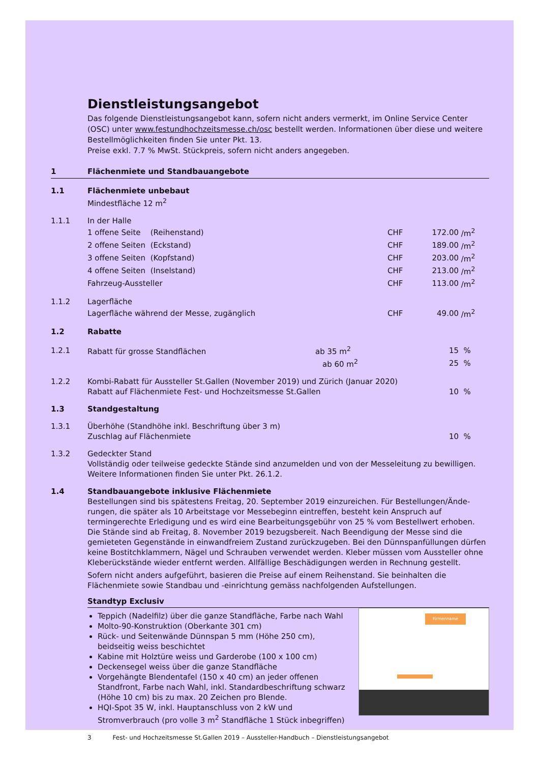Dienstleistungsangebot
Das folgende Dienstleistungsangebot kann, sofern nicht anders vermerkt, im Online Service Center (OSC) unter www.festundhochzeitsmesse.ch/osc bestellt werden. Informationen über diese und weitere Bestellmöglichkeiten finden Sie unter Pkt. 13.
Preise exkl. 7.7 % MwSt. Stückpreis, sofern nicht anders angegeben.
1 Flächenmiete und Standbauangebote
| 1.1 | Flächenmiete unbebaut | | | |
| | Mindestfläche 12 m<sup>2</sup> | | | |
| 1.1.1 | In der Halle | | | |
| | 1 offene Seite (Reihenstand) | CHF | 172.00 | /m<sup>2</sup> |
| | 2 offene Seiten (Eckstand) | CHF | 189.00 | /m<sup>2</sup> |
| | 3 offene Seiten (Kopfstand) | CHF | 203.00 | /m<sup>2</sup> |
| | 4 offene Seiten (Inselstand) | CHF | 213.00 | /m<sup>2</sup> |
| | Fahrzeug-Aussteller | CHF | 113.00 | /m<sup>2</sup> |
| 1.1.2 | Lagerfläche | | | |
| | Lagerfläche während der Messe, zugänglich | CHF | 49.00 | /m<sup>2</sup> |
| 1.2 | Rabatte | | | |
| 1.2.1 | Rabatt für grosse Standflächen ab 35 m<sup>2</sup> | | 15 | % |
| | ab 60 m<sup>2</sup> | | 25 | % |
| 1.2.2 | Kombi-Rabatt für Aussteller St.Gallen (November 2019) und Zürich (Januar 2020) | | | |
| | Rabatt auf Flächenmiete Fest- und Hochzeitsmesse St.Gallen | | 10 | % |
| 1.3 | Standgestaltung | | | |
| 1.3.1 | Überhöhe (Standhöhe inkl. Beschriftung über 3 m) | | | |
| | Zuschlag auf Flächenmiete | | 10 | % |
| 1.3.2 | Gedeckter Stand | | | |
| | Vollständig oder teilweise gedeckte Stände sind anzumelden und von der Messeleitung zu bewilligen. Weitere Informationen finden Sie unter Pkt. 26.1.2. | | | |
| 1.4 | Standbauangebote inklusive Flächenmiete | | | |
Bestellungen sind bis spätestens Freitag, 20. September 2019 einzureichen. Für Bestellungen/Ände-rungen, die später als 10 Arbeitstage vor Messebeginn eintreffen, besteht kein Anspruch auf termingerechte Erledigung und es wird eine Bearbeitungsgebühr von 25 % vom Bestellwert erhoben. Die Stände sind ab Freitag, 8. November 2019 bezugsbereit. Nach Beendigung der Messe sind die gemieteten Gegenstände in einwandfreiem Zustand zurückzugeben. Bei den Dünnspanfüllungen dürfen keine Bostitchklammern, Nägel und Schrauben verwendet werden. Kleber müssen vom Aussteller ohne Kleberückstände wieder entfernt werden. Allfällige Beschädigungen werden in Rechnung gestellt.
Sofern nicht anders aufgeführt, basieren die Preise auf einem Reihenstand. Sie beinhalten die Flächenmiete sowie Standbau und -einrichtung gemäss nachfolgenden Aufstellungen.
Standtyp Exclusiv
Teppich (Nadelfilz) über die ganze Standfläche, Farbe nach Wahl
Molto-90-Konstruktion (Oberkante 301 cm)
Rück- und Seitenwände Dünnspan 5 mm (Höhe 250 cm), beidseitig weiss beschichtet
Kabine mit Holztüre weiss und Garderobe (100 x 100 cm)
Deckensegel weiss über die ganze Standfläche
Vorgehängte Blendentafel (150 x 40 cm) an jeder offenen Standfront, Farbe nach Wahl, inkl. Standardbeschriftung schwarz (Höhe 10 cm) bis zu max. 20 Zeichen pro Blende.
HQI-Spot 35 W, inkl. Hauptanschluss von 2 kW und Stromverbrauch (pro volle 3 m<sup>2</sup> Standfläche 1 Stück inbegriffen)
Firmenname
3 Fest- und Hochzeitsmesse St.Gallen 2019 – Aussteller-Handbuch – Dienstleistungsangebot